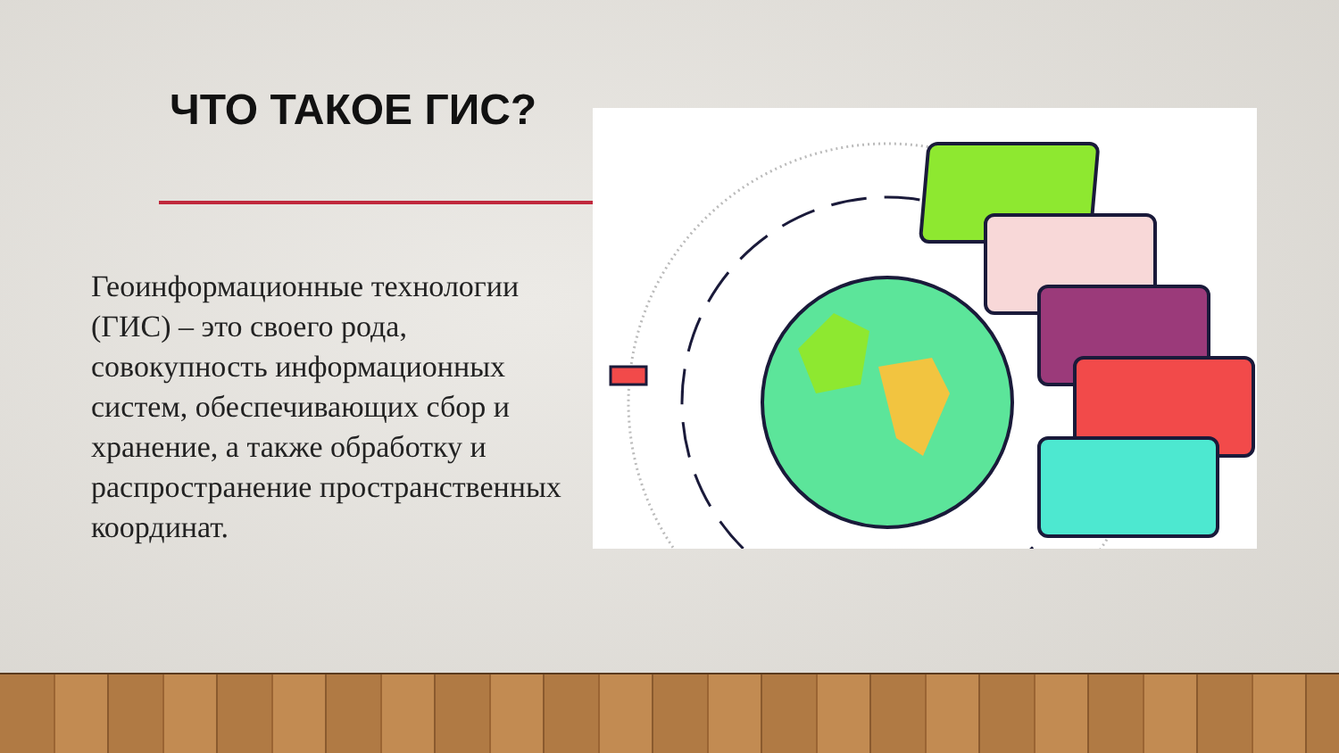ЧТО ТАКОЕ ГИС?
Геоинформационные технологии (ГИС) – это своего рода, совокупность информационных систем, обеспечивающих сбор и хранение, а также обработку и распространение пространственных координат.